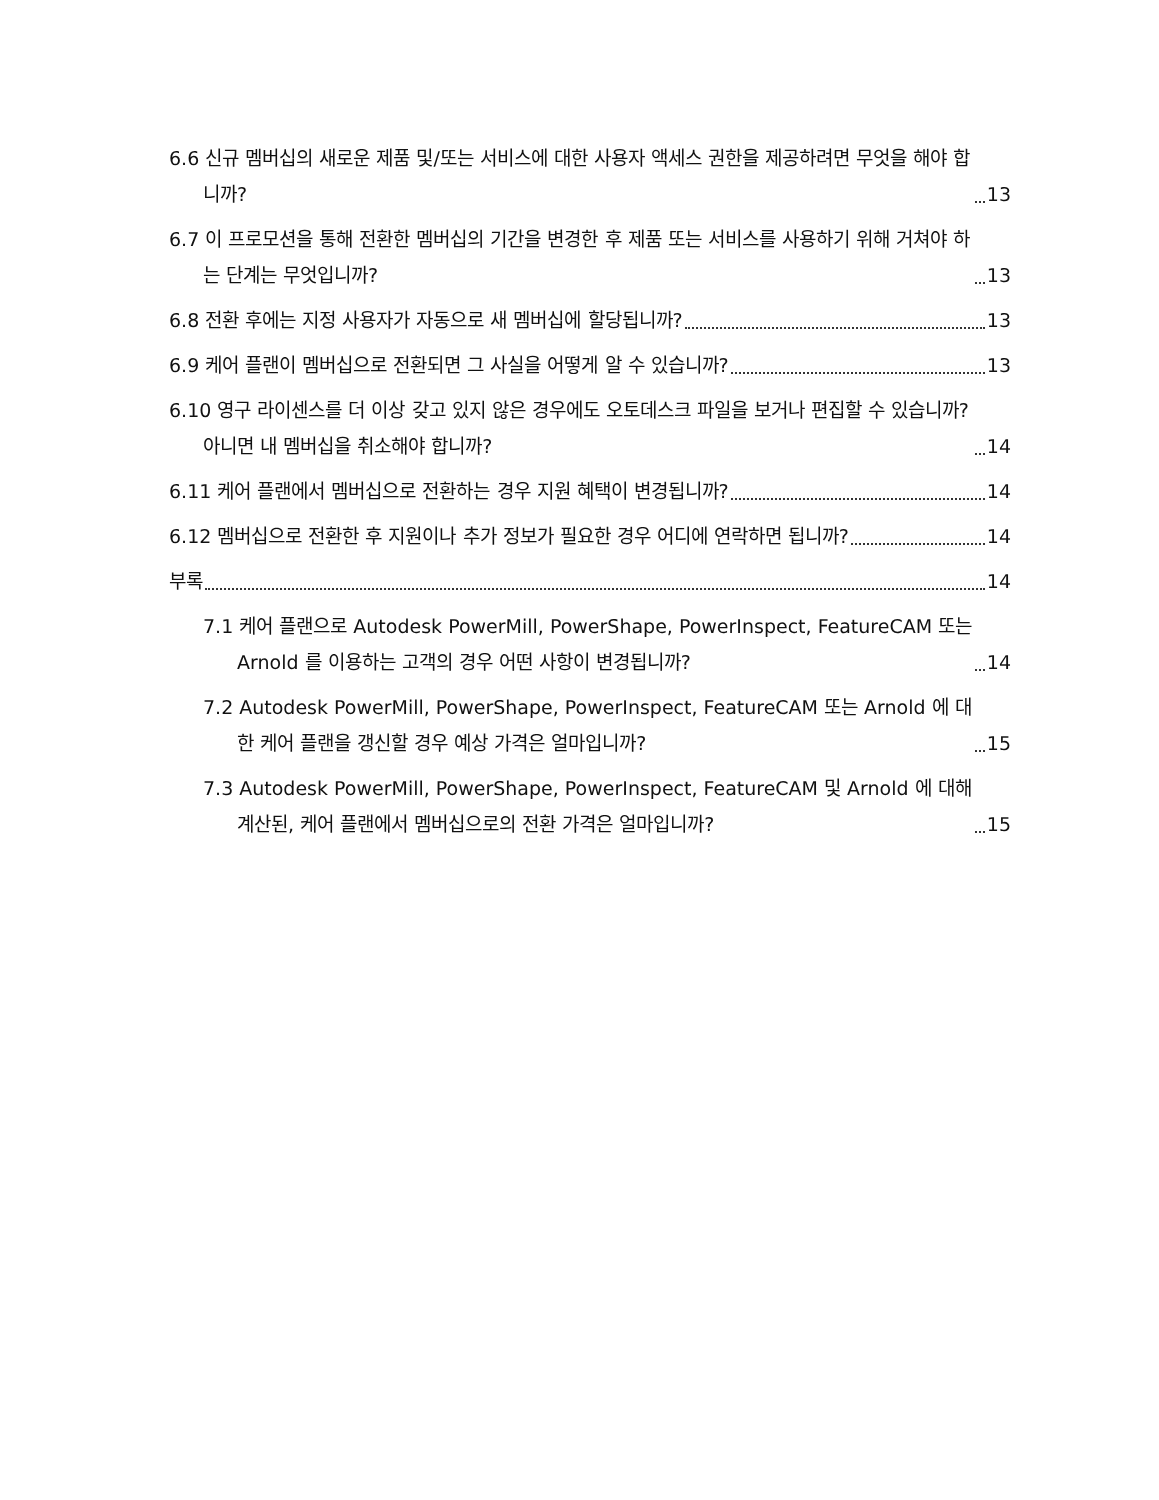6.6 신규 멤버십의 새로운 제품 및/또는 서비스에 대한 사용자 액세스 권한을 제공하려면 무엇을 해야 합니까? 13
6.7 이 프로모션을 통해 전환한 멤버십의 기간을 변경한 후 제품 또는 서비스를 사용하기 위해 거쳐야 하는 단계는 무엇입니까? 13
6.8 전환 후에는 지정 사용자가 자동으로 새 멤버십에 할당됩니까? 13
6.9 케어 플랜이 멤버십으로 전환되면 그 사실을 어떻게 알 수 있습니까? 13
6.10 영구 라이센스를 더 이상 갖고 있지 않은 경우에도 오토데스크 파일을 보거나 편집할 수 있습니까? 아니면 내 멤버십을 취소해야 합니까? 14
6.11 케어 플랜에서 멤버십으로 전환하는 경우 지원 혜택이 변경됩니까? 14
6.12 멤버십으로 전환한 후 지원이나 추가 정보가 필요한 경우 어디에 연락하면 됩니까? 14
부록 14
7.1 케어 플랜으로 Autodesk PowerMill, PowerShape, PowerInspect, FeatureCAM 또는 Arnold 를 이용하는 고객의 경우 어떤 사항이 변경됩니까? 14
7.2 Autodesk PowerMill, PowerShape, PowerInspect, FeatureCAM 또는 Arnold 에 대한 케어 플랜을 갱신할 경우 예상 가격은 얼마입니까? 15
7.3 Autodesk PowerMill, PowerShape, PowerInspect, FeatureCAM 및 Arnold 에 대해 계산된, 케어 플랜에서 멤버십으로의 전환 가격은 얼마입니까? 15